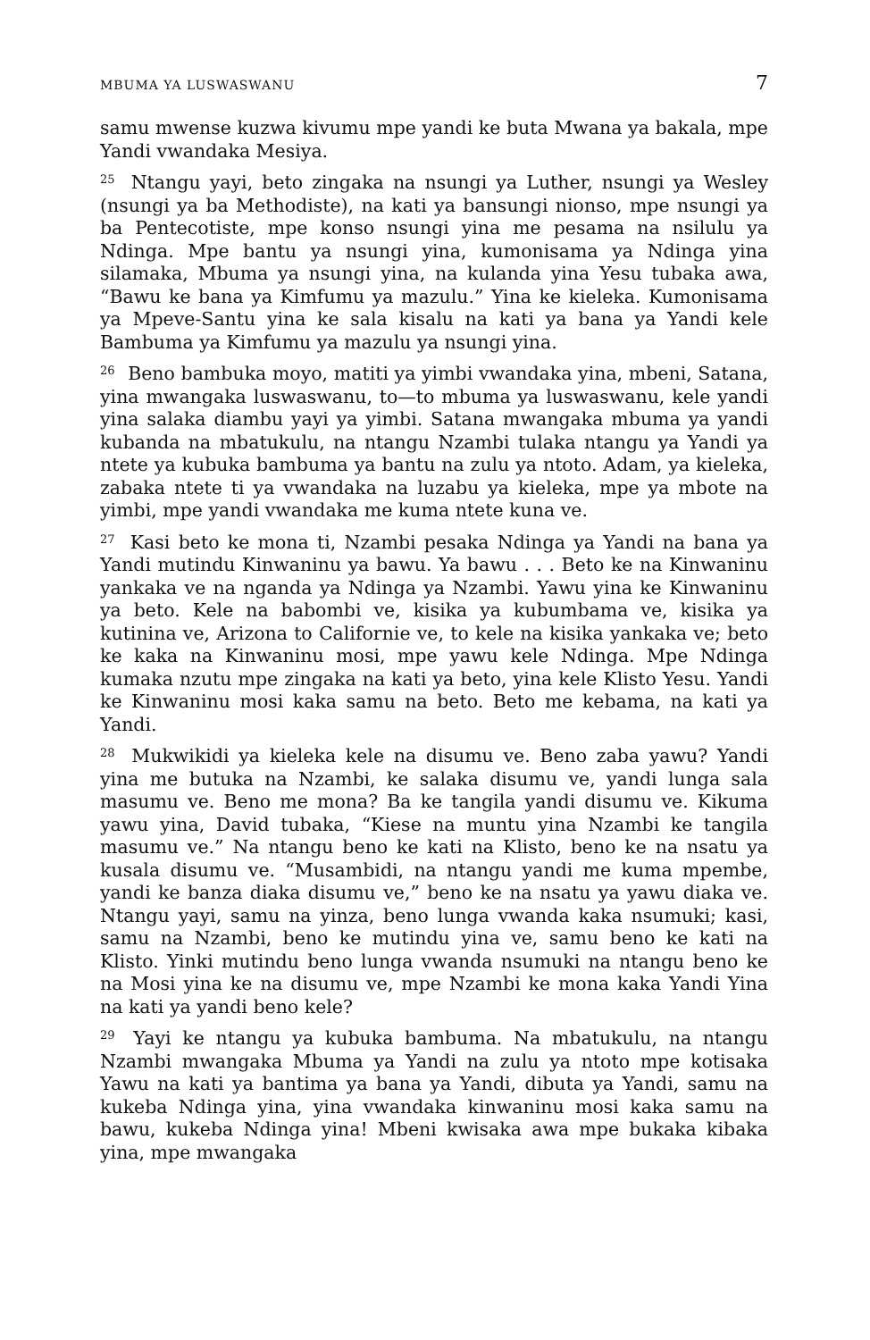MBUMA YA LUSWASWANU 7
samu mwense kuzwa kivumu mpe yandi ke buta Mwana ya bakala, mpe Yandi vwandaka Mesiya.
<sup>25</sup> Ntangu yayi, beto zingaka na nsungi ya Luther, nsungi ya Wesley (nsungi ya ba Methodiste), na kati ya bansungi nionso, mpe nsungi ya ba Pentecotiste, mpe konso nsungi yina me pesama na nsilulu ya Ndinga. Mpe bantu ya nsungi yina, kumonisama ya Ndinga yina silamaka, Mbuma ya nsungi yina, na kulanda yina Yesu tubaka awa, “Bawu ke bana ya Kimfumu ya mazulu.” Yina ke kieleka. Kumonisama ya Mpeve-Santu yina ke sala kisalu na kati ya bana ya Yandi kele Bambuma ya Kimfumu ya mazulu ya nsungi yina.
<sup>26</sup> Beno bambuka moyo, matiti ya yimbi vwandaka yina, mbeni, Satana, yina mwangaka luswaswanu, to—to mbuma ya luswaswanu, kele yandi yina salaka diambu yayi ya yimbi. Satana mwangaka mbuma ya yandi kubanda na mbatukulu, na ntangu Nzambi tulaka ntangu ya Yandi ya ntete ya kubuka bambuma ya bantu na zulu ya ntoto. Adam, ya kieleka, zabaka ntete ti ya vwandaka na luzabu ya kieleka, mpe ya mbote na yimbi, mpe yandi vwandaka me kuma ntete kuna ve.
<sup>27</sup> Kasi beto ke mona ti, Nzambi pesaka Ndinga ya Yandi na bana ya Yandi mutindu Kinwaninu ya bawu. Ya bawu . . . Beto ke na Kinwaninu yankaka ve na nganda ya Ndinga ya Nzambi. Yawu yina ke Kinwaninu ya beto. Kele na babombi ve, kisika ya kubumbama ve, kisika ya kutinina ve, Arizona to Californie ve, to kele na kisika yankaka ve; beto ke kaka na Kinwaninu mosi, mpe yawu kele Ndinga. Mpe Ndinga kumaka nzutu mpe zingaka na kati ya beto, yina kele Klisto Yesu. Yandi ke Kinwaninu mosi kaka samu na beto. Beto me kebama, na kati ya Yandi.
<sup>28</sup> Mukwikidi ya kieleka kele na disumu ve. Beno zaba yawu? Yandi yina me butuka na Nzambi, ke salaka disumu ve, yandi lunga sala masumu ve. Beno me mona? Ba ke tangila yandi disumu ve. Kikuma yawu yina, David tubaka, “Kiese na muntu yina Nzambi ke tangila masumu ve.” Na ntangu beno ke kati na Klisto, beno ke na nsatu ya kusala disumu ve. “Musambidi, na ntangu yandi me kuma mpembe, yandi ke banza diaka disumu ve,” beno ke na nsatu ya yawu diaka ve. Ntangu yayi, samu na yinza, beno lunga vwanda kaka nsumuki; kasi, samu na Nzambi, beno ke mutindu yina ve, samu beno ke kati na Klisto. Yinki mutindu beno lunga vwanda nsumuki na ntangu beno ke na Mosi yina ke na disumu ve, mpe Nzambi ke mona kaka Yandi Yina na kati ya yandi beno kele?
<sup>29</sup> Yayi ke ntangu ya kubuka bambuma. Na mbatukulu, na ntangu Nzambi mwangaka Mbuma ya Yandi na zulu ya ntoto mpe kotisaka Yawu na kati ya bantima ya bana ya Yandi, dibuta ya Yandi, samu na kukeba Ndinga yina, yina vwandaka kinwaninu mosi kaka samu na bawu, kukeba Ndinga yina! Mbeni kwisaka awa mpe bukaka kibaka yina, mpe mwangaka